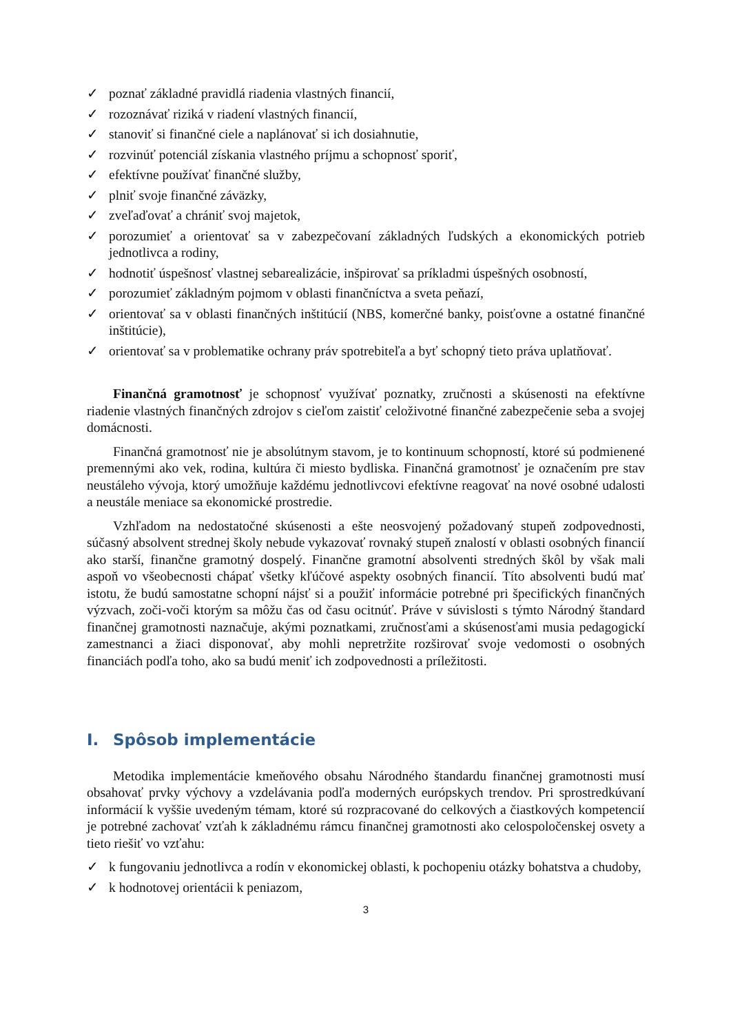✓ poznať základné pravidlá riadenia vlastných financií,
✓ rozoznávať riziká v riadení vlastných financií,
✓ stanoviť si finančné ciele a naplánovať si ich dosiahnutie,
✓ rozvinúť potenciál získania vlastného príjmu a schopnosť sporiť,
✓ efektívne používať finančné služby,
✓ plniť svoje finančné záväzky,
✓ zveľaďovať a chrániť svoj majetok,
✓ porozumieť a orientovať sa v zabezpečovaní základných ľudských a ekonomických potrieb jednotlivca a rodiny,
✓ hodnotiť úspešnosť vlastnej sebarealizácie, inšpirovať sa príkladmi úspešných osobností,
✓ porozumieť základným pojmom v oblasti finančníctva a sveta peňazí,
✓ orientovať sa v oblasti finančných inštitúcií (NBS, komerčné banky, poisťovne a ostatné finančné inštitúcie),
✓ orientovať sa v problematike ochrany práv spotrebiteľa a byť schopný tieto práva uplatňovať.
Finančná gramotnosť je schopnosť využívať poznatky, zručnosti a skúsenosti na efektívne riadenie vlastných finančných zdrojov s cieľom zaistiť celoživotné finančné zabezpečenie seba a svojej domácnosti.
Finančná gramotnosť nie je absolútnym stavom, je to kontinuum schopností, ktoré sú podmienené premennými ako vek, rodina, kultúra či miesto bydliska. Finančná gramotnosť je označením pre stav neustáleho vývoja, ktorý umožňuje každému jednotlivcovi efektívne reagovať na nové osobné udalosti a neustále meniace sa ekonomické prostredie.
Vzhľadom na nedostatočné skúsenosti a ešte neosvojený požadovaný stupeň zodpovednosti, súčasný absolvent strednej školy nebude vykazovať rovnaký stupeň znalostí v oblasti osobných financií ako starší, finančne gramotný dospelý. Finančne gramotní absolventi stredných škôl by však mali aspoň vo všeobecnosti chápať všetky kľúčové aspekty osobných financií. Títo absolventi budú mať istotu, že budú samostatne schopní nájsť si a použiť informácie potrebné pri špecifických finančných výzvach, zoči-voči ktorým sa môžu čas od času ocitnúť. Práve v súvislosti s týmto Národný štandard finančnej gramotnosti naznačuje, akými poznatkami, zručnosťami a skúsenosťami musia pedagogickí zamestnanci a žiaci disponovať, aby mohli nepretržite rozširovať svoje vedomosti o osobných financiách podľa toho, ako sa budú meniť ich zodpovednosti a príležitosti.
I. Spôsob implementácie
Metodika implementácie kmeňového obsahu Národného štandardu finančnej gramotnosti musí obsahovať prvky výchovy a vzdelávania podľa moderných európskych trendov. Pri sprostredkúvaní informácií k vyššie uvedeným témam, ktoré sú rozpracované do celkových a čiastkových kompetencií je potrebné zachovať vzťah k základnému rámcu finančnej gramotnosti ako celospoločenskej osvety a tieto riešiť vo vzťahu:
✓ k fungovaniu jednotlivca a rodín v ekonomickej oblasti, k pochopeniu otázky bohatstva a chudoby,
✓ k hodnotovej orientácii k peniazom,
3